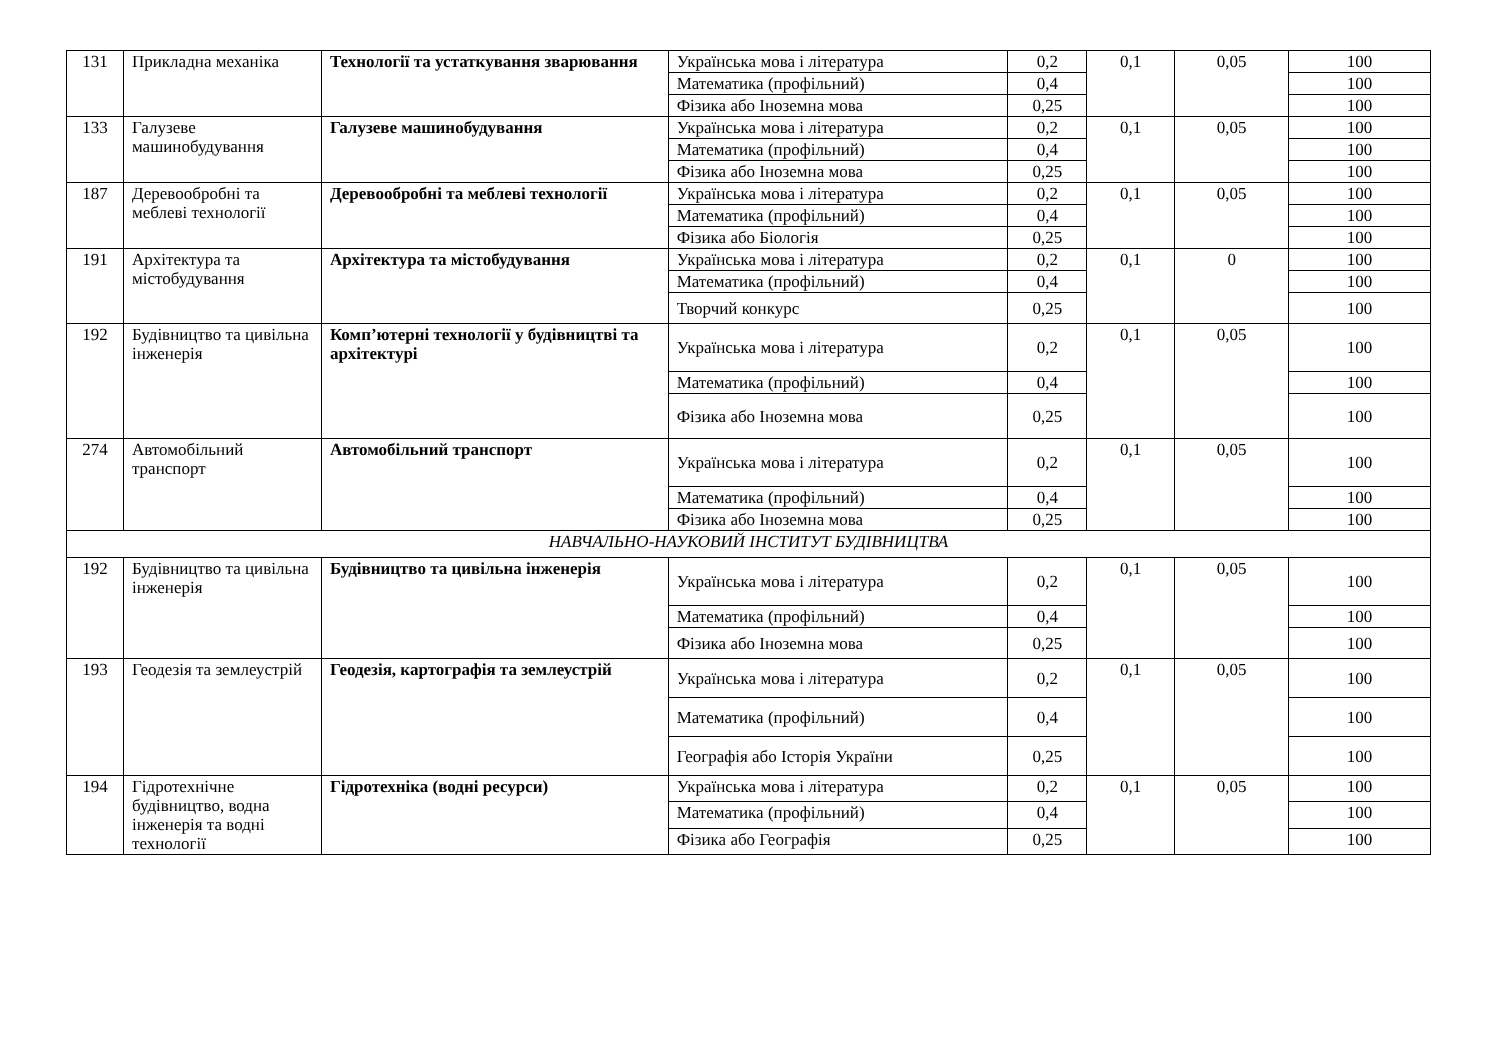| 131 | Прикладна механіка | Технології та устаткування зварювання | Українська мова і література | 0,2 | 0,1 | 0,05 | 100 |
| | | | Математика (профільний) | 0,4 | | | 100 |
| | | | Фізика або Іноземна мова | 0,25 | | | 100 |
| 133 | Галузеве машинобудування | Галузеве машинобудування | Українська мова і література | 0,2 | 0,1 | 0,05 | 100 |
| | | | Математика (профільний) | 0,4 | | | 100 |
| | | | Фізика або Іноземна мова | 0,25 | | | 100 |
| 187 | Деревообробні та меблеві технології | Деревообробні та меблеві технології | Українська мова і література | 0,2 | 0,1 | 0,05 | 100 |
| | | | Математика (профільний) | 0,4 | | | 100 |
| | | | Фізика або Біологія | 0,25 | | | 100 |
| 191 | Архітектура та містобудування | Архітектура та містобудування | Українська мова і література | 0,2 | 0,1 | 0 | 100 |
| | | | Математика (профільний) | 0,4 | | | 100 |
| | | | Творчий конкурс | 0,25 | | | 100 |
| 192 | Будівництво та цивільна інженерія | Комп’ютерні технології у будівництві та архітектурі | Українська мова і література | 0,2 | 0,1 | 0,05 | 100 |
| | | | Математика (профільний) | 0,4 | | | 100 |
| | | | Фізика або Іноземна мова | 0,25 | | | 100 |
| 274 | Автомобільний транспорт | Автомобільний транспорт | Українська мова і література | 0,2 | 0,1 | 0,05 | 100 |
| | | | Математика (профільний) | 0,4 | | | 100 |
| | | | Фізика або Іноземна мова | 0,25 | | | 100 |
| НАВЧАЛЬНО-НАУКОВИЙ ІНСТИТУТ БУДІВНИЦТВА | | | | | | | |
| 192 | Будівництво та цивільна інженерія | Будівництво та цивільна інженерія | Українська мова і література | 0,2 | 0,1 | 0,05 | 100 |
| | | | Математика (профільний) | 0,4 | | | 100 |
| | | | Фізика або Іноземна мова | 0,25 | | | 100 |
| 193 | Геодезія та землеустрій | Геодезія, картографія та землеустрій | Українська мова і література | 0,2 | 0,1 | 0,05 | 100 |
| | | | Математика (профільний) | 0,4 | | | 100 |
| | | | Географія або Історія України | 0,25 | | | 100 |
| 194 | Гідротехнічне будівництво, водна інженерія та водні технології | Гідротехніка (водні ресурси) | Українська мова і література | 0,2 | 0,1 | 0,05 | 100 |
| | | | Математика (профільний) | 0,4 | | | 100 |
| | | | Фізика або Географія | 0,25 | | | 100 |